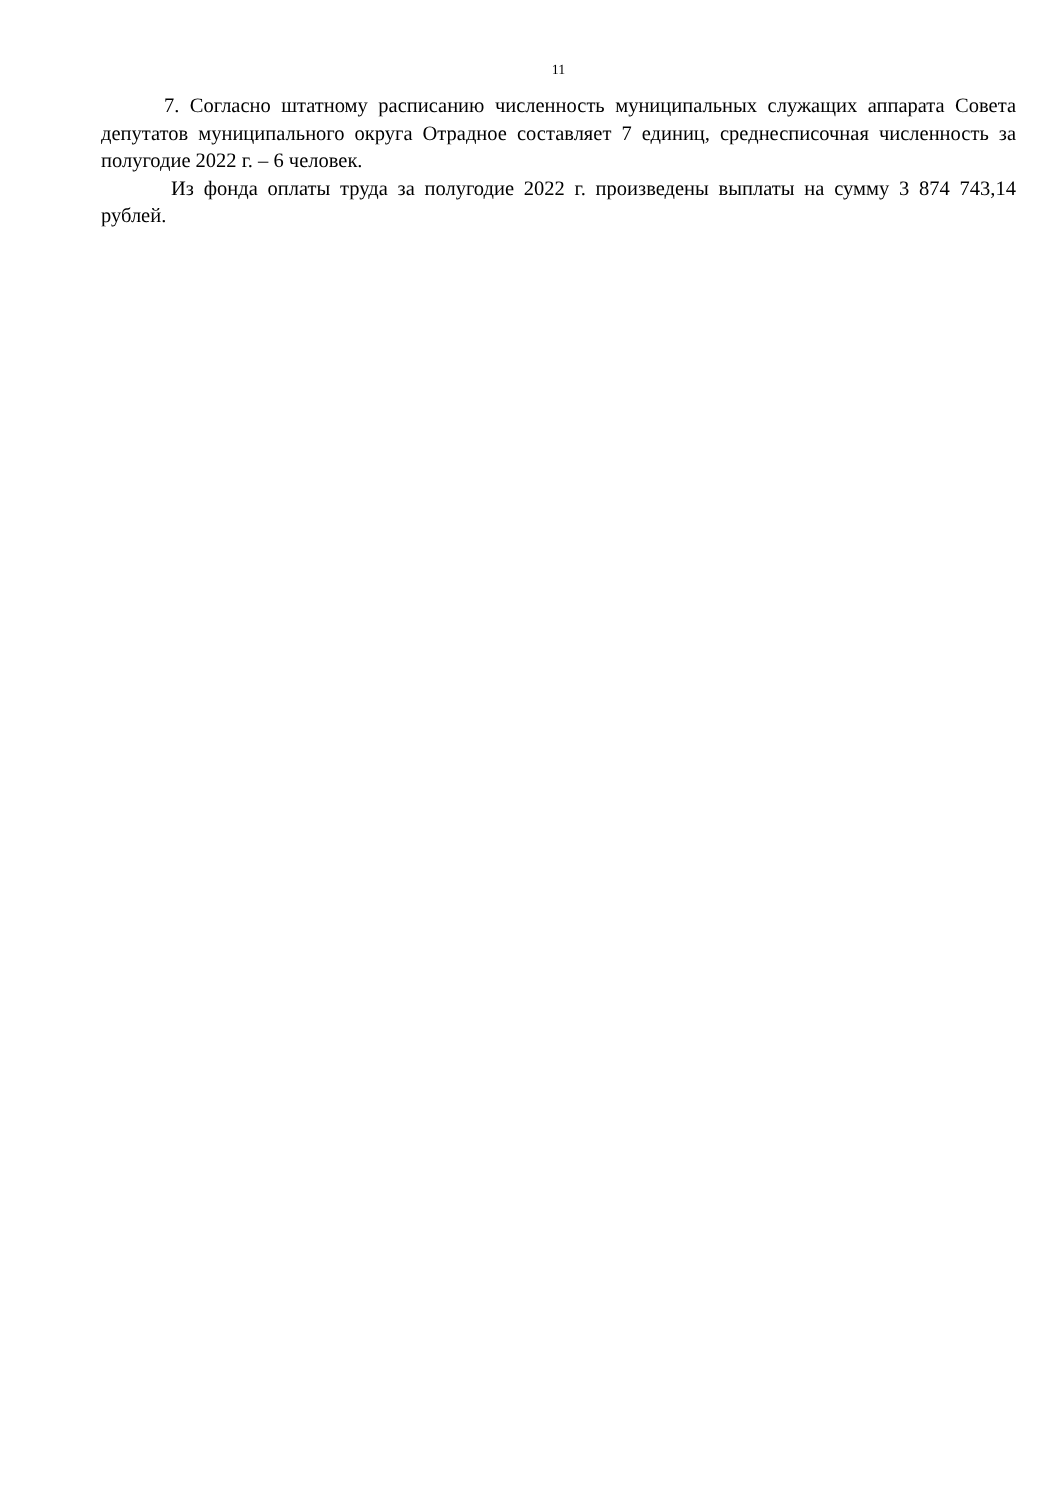11
7. Согласно штатному расписанию численность муниципальных служащих аппарата Совета депутатов муниципального округа Отрадное составляет 7 единиц, среднесписочная численность за полугодие 2022 г. – 6 человек.
Из фонда оплаты труда за полугодие 2022 г. произведены выплаты на сумму 3 874 743,14 рублей.